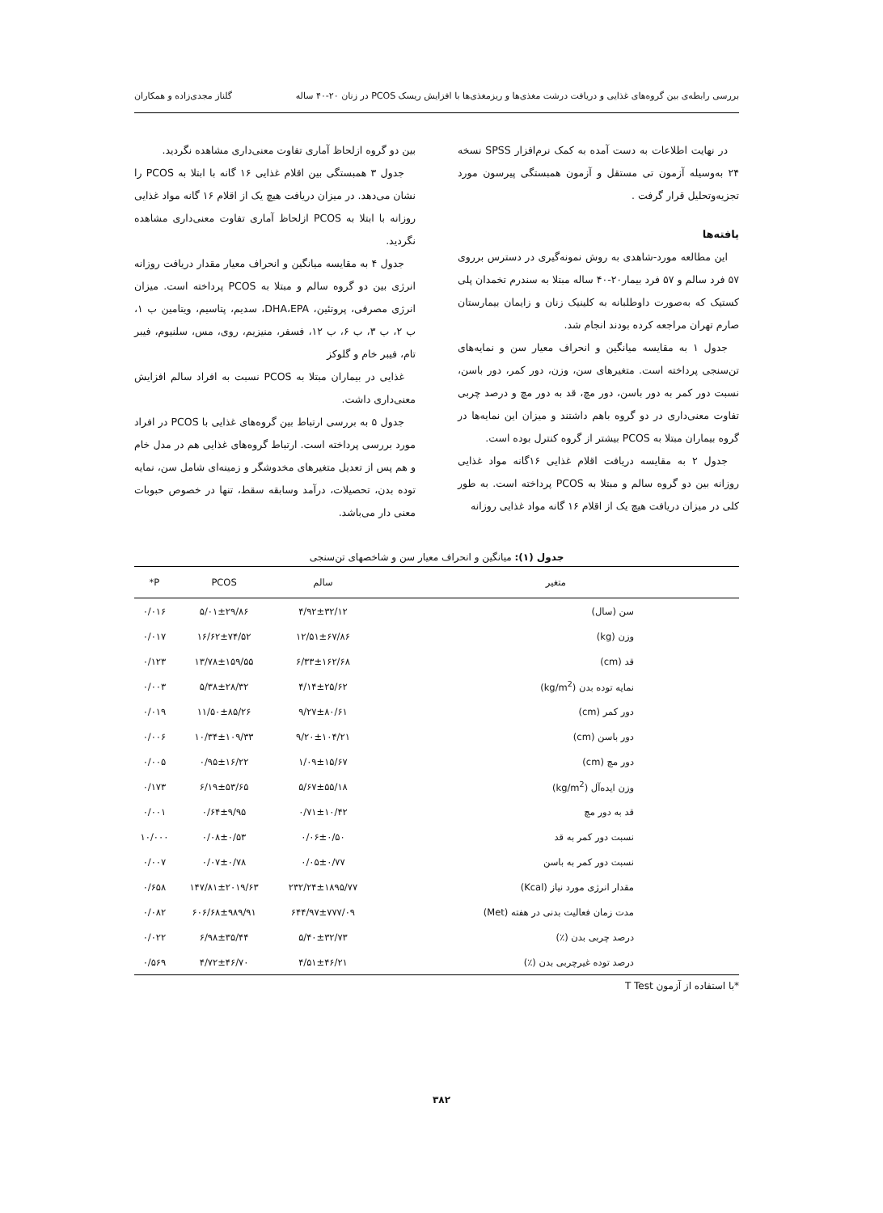بررسی رابطه‌ی بین گروه‌های غذایی و دریافت درشت مغذی‌ها و ریزمغذی‌ها با افزایش ریسک PCOS در زنان ۲۰-۴۰ ساله گلناز مجدی‌زاده و همکاران
در نهایت اطلاعات به دست آمده به کمک نرم‌افزار SPSS نسخه ۲۴ به‌وسیله آزمون تی مستقل و آزمون همبستگی پیرسون مورد تجزیه‌وتحلیل قرار گرفت .
یافته‌ها
این مطالعه مورد-شاهدی به روش نمونه‌گیری در دسترس برروی ۵۷ فرد سالم و ۵۷ فرد بیمار۲۰-۴۰ ساله مبتلا به سندرم تخمدان پلی کستیک که به‌صورت داوطلبانه به کلینیک زنان و زایمان بیمارستان صارم تهران مراجعه کرده بودند انجام شد.
جدول ۱ به مقایسه میانگین و انحراف معیار سن و نمایه‌های تن‌سنجی پرداخته است. متغیرهای سن، وزن، دور کمر، دور باسن، نسبت دور کمر به دور باسن، دور مچ، قد به دور مچ و درصد چربی تفاوت معنی‌داری در دو گروه باهم داشتند و میزان این نمایه‌ها در گروه بیماران مبتلا به PCOS بیشتر از گروه کنترل بوده است.
جدول ۲ به مقایسه دریافت اقلام غذایی ۱۶گانه مواد غذایی روزانه بین دو گروه سالم و مبتلا به PCOS پرداخته است. به طور کلی در میزان دریافت هیچ یک از اقلام ۱۶ گانه مواد غذایی روزانه
بین دو گروه ازلحاظ آماری تفاوت معنی‌داری مشاهده نگردید.
جدول ۳ همبستگی بین اقلام غذایی ۱۶ گانه با ابتلا به PCOS را نشان می‌دهد. در میزان دریافت هیچ یک از اقلام ۱۶ گانه مواد غذایی روزانه با ابتلا به PCOS ازلحاظ آماری تفاوت معنی‌داری مشاهده نگردید.
جدول ۴ به مقایسه میانگین و انحراف معیار مقدار دریافت روزانه انرژی بین دو گروه سالم و مبتلا به PCOS پرداخته است. میزان انرژی مصرفی، پروتئین، DHA،EPA، سدیم، پتاسیم، ویتامین ب ۱، ب ۲، ب ۳، ب ۶، ب ۱۲، فسفر، منیزیم، روی، مس، سلنیوم، فیبر تام، فیبر خام و گلوکز
غذایی در بیماران مبتلا به PCOS نسبت به افراد سالم افزایش معنی‌داری داشت.
جدول ۵ به بررسی ارتباط بین گروه‌های غذایی با PCOS در افراد مورد بررسی پرداخته است. ارتباط گروه‌های غذایی هم در مدل خام و هم پس از تعدیل متغیرهای مخدوشگر و زمینه‌ای شامل سن، نمایه توده بدن، تحصیلات، درآمد وسابقه سقط، تنها در خصوص حبوبات معنی دار می‌باشد.
جدول (۱): میانگین و انحراف معیار سن و شاخصهای تن‌سنجی
| متغیر | سالم | PCOS | P* |
| --- | --- | --- | --- |
| سن (سال) | ۴/۹۲±۳۲/۱۲ | ۵/۰۱±۲۹/۸۶ | ۰/۰۱۶ |
| وزن (kg) | ۱۲/۵۱±۶۷/۸۶ | ۱۶/۶۲±۷۴/۵۲ | ۰/۰۱۷ |
| قد (cm) | ۶/۳۳±۱۶۲/۶۸ | ۱۳/۷۸±۱۵۹/۵۵ | ۰/۱۲۳ |
| نمایه توده بدن (kg/m<sup>2</sup>) | ۴/۱۴±۲۵/۶۲ | ۵/۳۸±۲۸/۳۲ | ۰/۰۰۳ |
| دور کمر (cm) | ۹/۲۷±۸۰/۶۱ | ۱۱/۵۰±۸۵/۲۶ | ۰/۰۱۹ |
| دور باسن (cm) | ۹/۲۰±۱۰۴/۲۱ | ۱۰/۳۴±۱۰۹/۳۳ | ۰/۰۰۶ |
| دور مچ (cm) | ۱/۰۹±۱۵/۶۷ | ۰/۹۵±۱۶/۲۲ | ۰/۰۰۵ |
| وزن ایده‌آل (kg/m<sup>2</sup>) | ۵/۶۷±۵۵/۱۸ | ۶/۱۹±۵۳/۶۵ | ۰/۱۷۳ |
| قد به دور مچ | ۰/۷۱±۱۰/۴۲ | ۰/۶۴±۹/۹۵ | ۰/۰۰۱ |
| نسبت دور کمر به قد | ۰/۰۶±۰/۵۰ | ۰/۰۸±۰/۵۳ | ۱۰/۰۰۰ |
| نسبت دور کمر به باسن | ۰/۰۵±۰/۷۷ | ۰/۰۷±۰/۷۸ | ۰/۰۰۷ |
| مقدار انرژی مورد نیاز (Kcal) | ۲۳۲/۲۴±۱۸۹۵/۷۷ | ۱۴۷/۸۱±۲۰۱۹/۶۳ | ۰/۶۵۸ |
| مدت زمان فعالیت بدنی در هفته (Met) | ۶۴۴/۹۷±۷۷۷/۰۹ | ۶۰۶/۶۸±۹۸۹/۹۱ | ۰/۰۸۲ |
| درصد چربی بدن (٪) | ۵/۴۰±۳۲/۷۳ | ۶/۹۸±۳۵/۴۴ | ۰/۰۲۲ |
| درصد توده غیرچربی بدن (٪) | ۴/۵۱±۴۶/۲۱ | ۴/۷۲±۴۶/۷۰ | ۰/۵۶۹ |
*با استفاده از آزمون T Test
۳۸۲